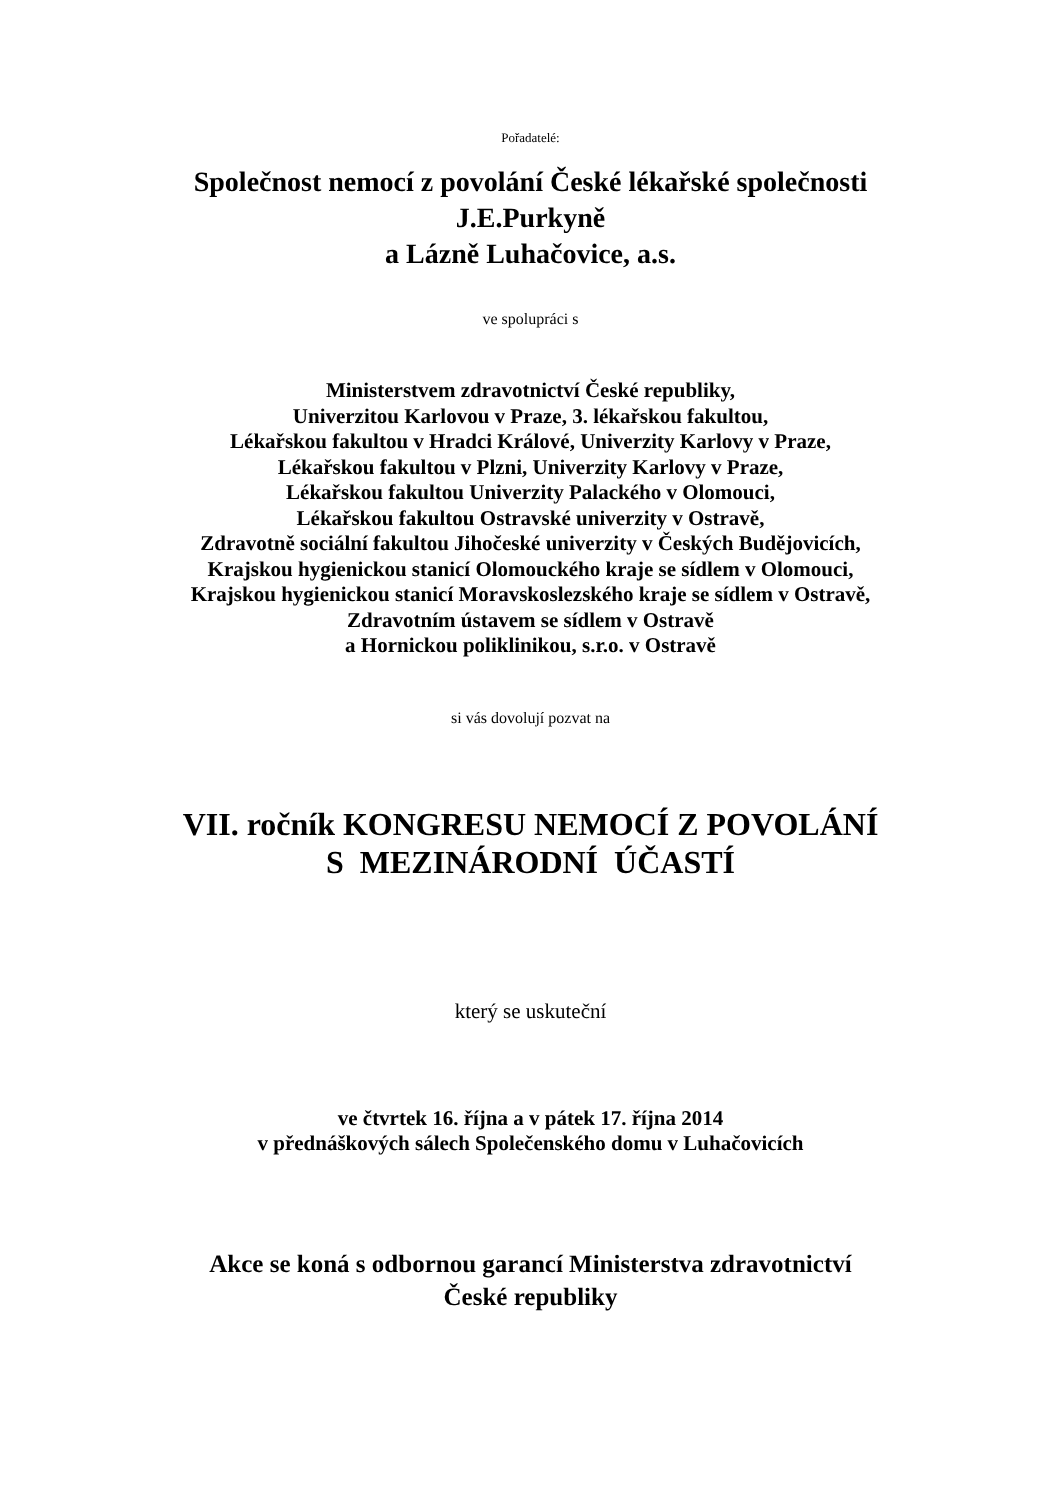Pořadatelé:
Společnost nemocí z povolání České lékařské společnosti
J.E.Purkyně
a Lázně Luhačovice, a.s.
ve spolupráci s
Ministerstvem zdravotnictví České republiky,
Univerzitou Karlovou v Praze, 3. lékařskou fakultou,
Lékařskou fakultou v Hradci Králové, Univerzity Karlovy v Praze,
Lékařskou fakultou v Plzni, Univerzity Karlovy v Praze,
Lékařskou fakultou Univerzity Palackého v Olomouci,
Lékařskou fakultou Ostravské univerzity v Ostravě,
Zdravotně sociální fakultou Jihočeské univerzity v Českých Budějovicích,
Krajskou hygienickou stanicí Olomouckého kraje se sídlem v Olomouci,
Krajskou hygienickou stanicí Moravskoslezského kraje se sídlem v Ostravě,
Zdravotním ústavem se sídlem v Ostravě
a Hornickou poliklinikou, s.r.o. v Ostravě
si vás dovolují pozvat na
VII. ročník KONGRESU NEMOCÍ Z POVOLÁNÍ
S MEZINÁRODNÍ ÚČASTÍ
který se uskuteční
ve čtvrtek 16. října a v pátek 17. října 2014
v přednáškových sálech Společenského domu v Luhačovicích
Akce se koná s odbornou garancí Ministerstva zdravotnictví
České republiky